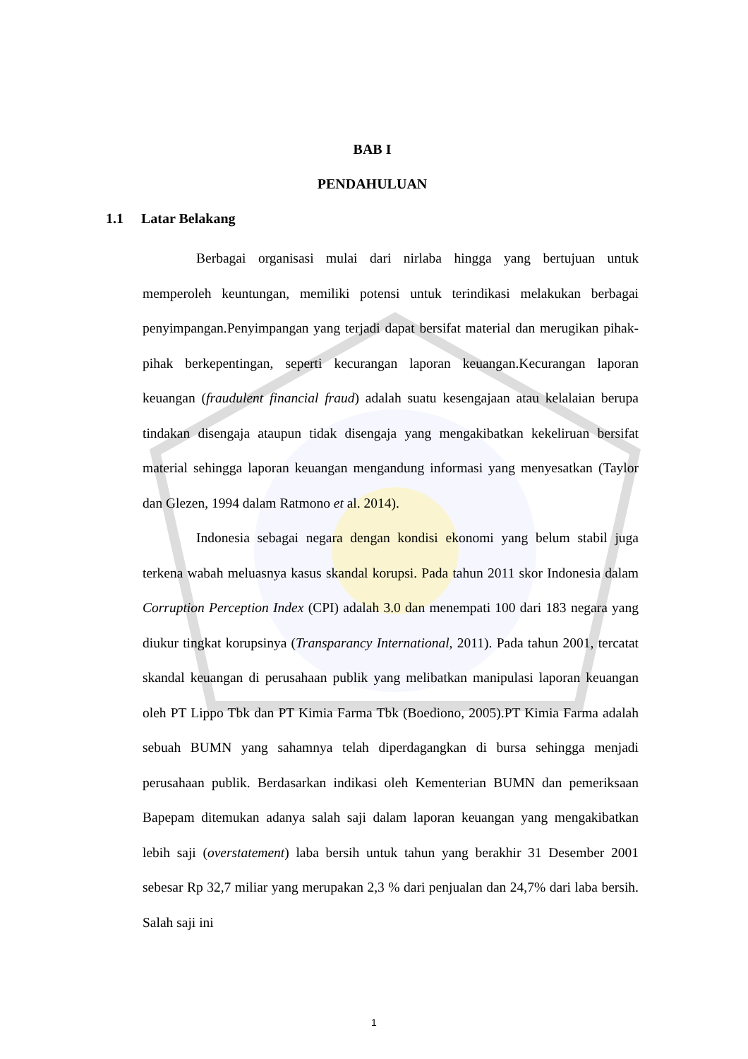BAB I
PENDAHULUAN
1.1 Latar Belakang
Berbagai organisasi mulai dari nirlaba hingga yang bertujuan untuk memperoleh keuntungan, memiliki potensi untuk terindikasi melakukan berbagai penyimpangan.Penyimpangan yang terjadi dapat bersifat material dan merugikan pihak-pihak berkepentingan, seperti kecurangan laporan keuangan.Kecurangan laporan keuangan (fraudulent financial fraud) adalah suatu kesengajaan atau kelalaian berupa tindakan disengaja ataupun tidak disengaja yang mengakibatkan kekeliruan bersifat material sehingga laporan keuangan mengandung informasi yang menyesatkan (Taylor dan Glezen, 1994 dalam Ratmono et al. 2014).
Indonesia sebagai negara dengan kondisi ekonomi yang belum stabil juga terkena wabah meluasnya kasus skandal korupsi. Pada tahun 2011 skor Indonesia dalam Corruption Perception Index (CPI) adalah 3.0 dan menempati 100 dari 183 negara yang diukur tingkat korupsinya (Transparancy International, 2011). Pada tahun 2001, tercatat skandal keuangan di perusahaan publik yang melibatkan manipulasi laporan keuangan oleh PT Lippo Tbk dan PT Kimia Farma Tbk (Boediono, 2005).PT Kimia Farma adalah sebuah BUMN yang sahamnya telah diperdagangkan di bursa sehingga menjadi perusahaan publik. Berdasarkan indikasi oleh Kementerian BUMN dan pemeriksaan Bapepam ditemukan adanya salah saji dalam laporan keuangan yang mengakibatkan lebih saji (overstatement) laba bersih untuk tahun yang berakhir 31 Desember 2001 sebesar Rp 32,7 miliar yang merupakan 2,3 % dari penjualan dan 24,7% dari laba bersih. Salah saji ini
1